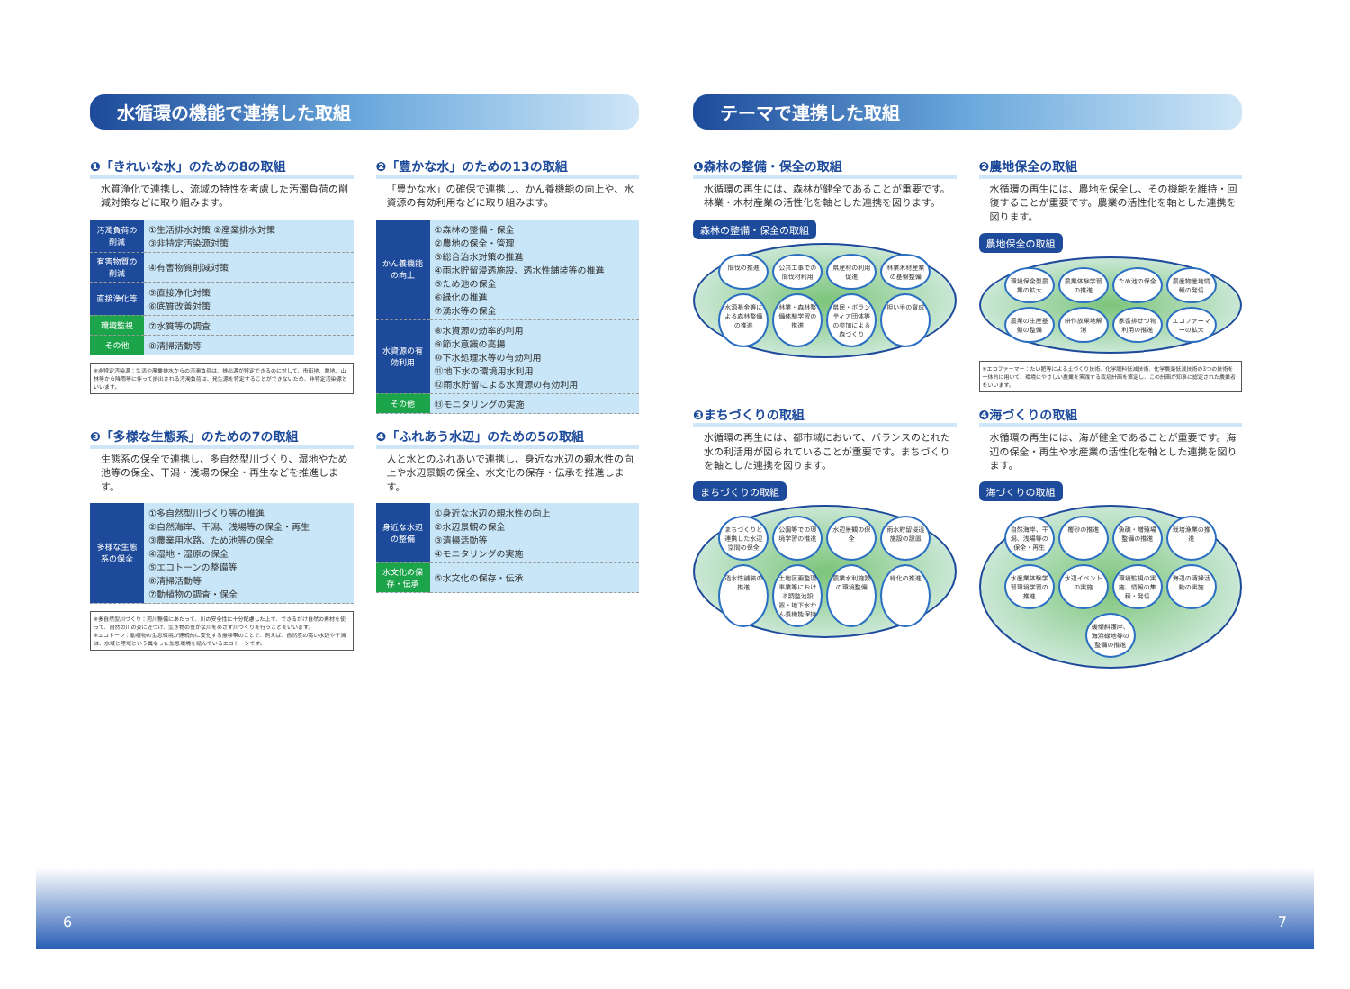水循環の機能で連携した取組
❶「きれいな水」のための8の取組
水質浄化で連携し、流域の特性を考慮した汚濁負荷の削減対策などに取り組みます。
| 汚濁負荷の削減 | ①生活排水対策 ②産業排水対策 ③非特定汚染源対策 |
| 有害物質の削減 | ④有害物質削減対策 |
| 直接浄化等 | ⑤直接浄化対策 ⑥底質改善対策 |
| 環境監視 | ⑦水質等の調査 |
| その他 | ⑧清掃活動等 |
※非特定汚染源：生活や産業排水からの汚濁負荷は、排出源が特定できるのに対して、市街地、農地、山林等から降雨等に伴って排出される汚濁負荷は、発生源を特定することができないため、非特定汚染源といいます。
❷「豊かな水」のための13の取組
「豊かな水」の確保で連携し、かん養機能の向上や、水資源の有効利用などに取り組みます。
| かん養機能の向上 | ①森林の整備・保全 ②農地の保全・管理 ③総合治水対策の推進 ④雨水貯留浸透施設、透水性舗装等の推進 ⑤ため池の保全 ⑥緑化の推進 ⑦湧水等の保全 |
| 水資源の有効利用 | ⑧水資源の効率的利用 ⑨節水意識の高揚 ⑩下水処理水等の有効利用 ⑪地下水の環境用水利用 ⑫雨水貯留による水資源の有効利用 |
| その他 | ⑬モニタリングの実施 |
❸「多様な生態系」のための7の取組
生態系の保全で連携し、多自然型川づくり、湿地やため池等の保全、干潟・浅場の保全・再生などを推進します。
| 多様な生態系の保全 | ①多自然型川づくり等の推進 ②自然海岸、干潟、浅場等の保全・再生 ③農業用水路、ため池等の保全 ④湿地・湿原の保全 ⑤エコトーンの整備等 ⑥清掃活動等 ⑦動植物の調査・保全 |
※多自然型川づくり：河川整備にあたって、川の安全性に十分配慮した上で、できるだけ自然の素材を使って、自然の川の姿に近づけ、生き物の豊かな川をめざす川づくりを行うことをいいます。
※エコトーン：動植物の生息環境が連続的に変化する推移帯のことで、例えば、自然度の高い水辺や干潟は、水域と陸域という異なった生息環境を結んでいるエコトーンです。
❹「ふれあう水辺」のための5の取組
人と水とのふれあいで連携し、身近な水辺の親水性の向上や水辺景観の保全、水文化の保存・伝承を推進します。
| 身近な水辺の整備 | ①身近な水辺の親水性の向上 ②水辺景観の保全 ③清掃活動等 ④モニタリングの実施 |
| 水文化の保存・伝承 | ⑤水文化の保存・伝承 |
テーマで連携した取組
❶森林の整備・保全の取組
水循環の再生には、森林が健全であることが重要です。林業・木材産業の活性化を軸とした連携を図ります。
森林の整備・保全の取組
間伐の推進 公共工事での間伐材利用 県産材の利用促進 林業木材産業の基盤整備 水源基金等による森林整備の推進 林業・森林整備体験学習の推進 県民・ボランティア団体等の参加による森づくり 担い手の育成
❷農地保全の取組
水循環の再生には、農地を保全し、その機能を維持・回復することが重要です。農業の活性化を軸とした連携を図ります。
農地保全の取組
環境保全型農業の拡大 農業体験学習の推進 ため池の保全 農産物産地情報の発信 農業の生産基盤の整備 耕作放棄地解消 家畜排せつ物利用の推進 エコファーマーの拡大
※エコファーマー：たい肥等による土づくり技術、化学肥料低減技術、化学農薬低減技術の3つの技術を一体的に用いて、環境にやさしい農業を実践する栽培計画を策定し、この計画が知事に認定された農業者をいいます。
❸まちづくりの取組
水循環の再生には、都市域において、バランスのとれた水の利活用が図られていることが重要です。まちづくりを軸とした連携を図ります。
まちづくりの取組
まちづくりと連携した水辺空間の保全 公園等での環境学習の推進 水辺景観の保全 雨水貯留浸透施設の設置 透水性舗装の推進 土地区画整理事業等における調整池設置・地下水かん養機能保持 農業水利施設の環境整備 緑化の推進
❹海づくりの取組
水循環の再生には、海が健全であることが重要です。海辺の保全・再生や水産業の活性化を軸とした連携を図ります。
海づくりの取組
自然海岸、干潟、浅場等の保全・再生 覆砂の推進 魚礁・増殖場整備の推進 栽培漁業の推進 水産業体験学習環境学習の推進 水辺イベントの実施 環境監視の実施、情報の集積・発信 海辺の清掃活動の実施 緩傾斜護岸、海浜緑地等の整備の推進
6 7